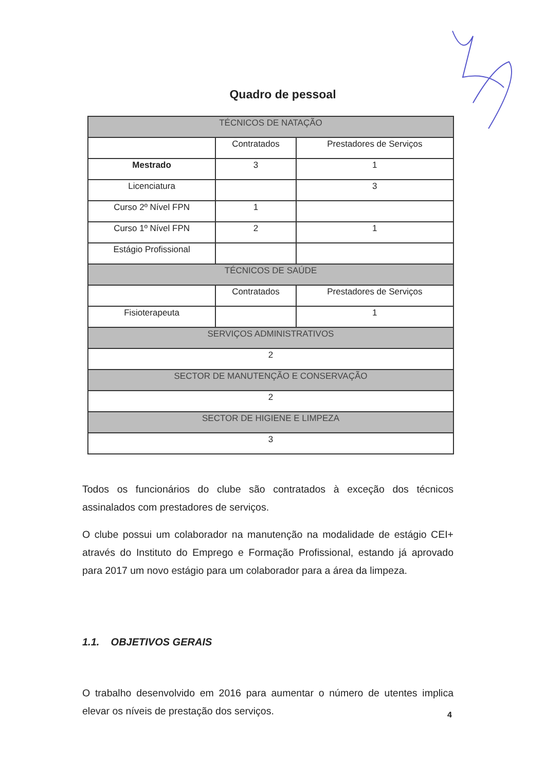Quadro de pessoal
| TÉCNICOS DE NATAÇÃO | | |
| --- | --- | --- |
| | Contratados | Prestadores de Serviços |
| Mestrado | 3 | 1 |
| Licenciatura | | 3 |
| Curso 2º Nível FPN | 1 | |
| Curso 1º Nível FPN | 2 | 1 |
| Estágio Profissional | | |
| TÉCNICOS DE SAÚDE | | |
| | Contratados | Prestadores de Serviços |
| Fisioterapeuta | | 1 |
| SERVIÇOS ADMINISTRATIVOS | | |
| 2 | | |
| SECTOR DE MANUTENÇÃO E CONSERVAÇÃO | | |
| 2 | | |
| SECTOR DE HIGIENE E LIMPEZA | | |
| 3 | | |
Todos os funcionários do clube são contratados à exceção dos técnicos assinalados com prestadores de serviços.
O clube possui um colaborador na manutenção na modalidade de estágio CEI+ através do Instituto do Emprego e Formação Profissional, estando já aprovado para 2017 um novo estágio para um colaborador para a área da limpeza.
1.1. OBJETIVOS GERAIS
O trabalho desenvolvido em 2016 para aumentar o número de utentes implica elevar os níveis de prestação dos serviços.
4